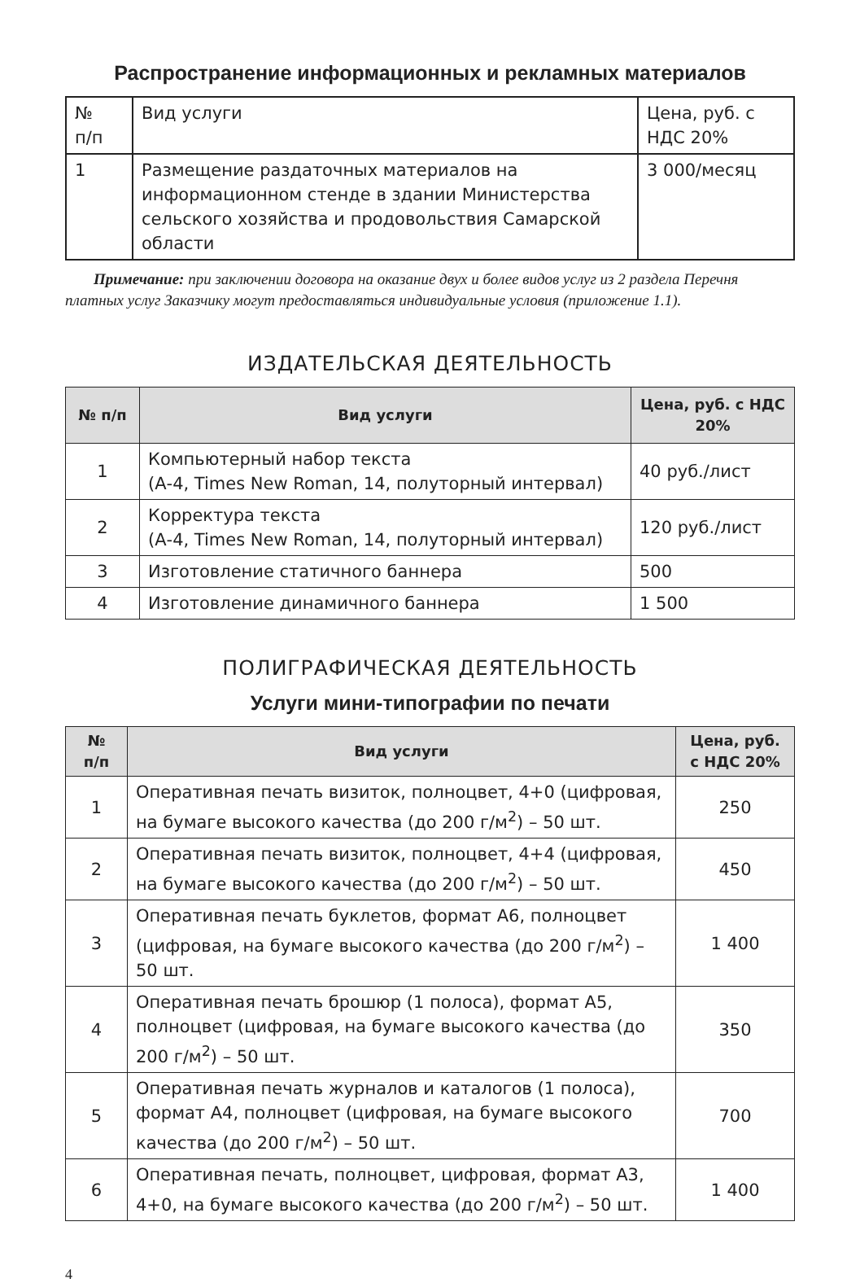Распространение информационных и рекламных материалов
| № п/п | Вид услуги | Цена, руб. с НДС 20% |
| 1 | Размещение раздаточных материалов на информационном стенде в здании Министерства сельского хозяйства и продовольствия Самарской области | 3 000/месяц |
Примечание: при заключении договора на оказание двух и более видов услуг из 2 раздела Перечня платных услуг Заказчику могут предоставляться индивидуальные условия (приложение 1.1).
ИЗДАТЕЛЬСКАЯ ДЕЯТЕЛЬНОСТЬ
| № п/п | Вид услуги | Цена, руб. с НДС 20% |
| --- | --- | --- |
| 1 | Компьютерный набор текста (А-4, Times New Roman, 14, полуторный интервал) | 40 руб./лист |
| 2 | Корректура текста (А-4, Times New Roman, 14, полуторный интервал) | 120 руб./лист |
| 3 | Изготовление статичного баннера | 500 |
| 4 | Изготовление динамичного баннера | 1 500 |
ПОЛИГРАФИЧЕСКАЯ ДЕЯТЕЛЬНОСТЬ
Услуги мини-типографии по печати
| № п/п | Вид услуги | Цена, руб. с НДС 20% |
| --- | --- | --- |
| 1 | Оперативная печать визиток, полноцвет, 4+0 (цифровая, на бумаге высокого качества (до 200 г/м<sup>2</sup>) – 50 шт. | 250 |
| 2 | Оперативная печать визиток, полноцвет, 4+4 (цифровая, на бумаге высокого качества (до 200 г/м<sup>2</sup>) – 50 шт. | 450 |
| 3 | Оперативная печать буклетов, формат А6, полноцвет (цифровая, на бумаге высокого качества (до 200 г/м<sup>2</sup>) – 50 шт. | 1 400 |
| 4 | Оперативная печать брошюр (1 полоса), формат А5, полноцвет (цифровая, на бумаге высокого качества (до 200 г/м<sup>2</sup>) – 50 шт. | 350 |
| 5 | Оперативная печать журналов и каталогов (1 полоса), формат А4, полноцвет (цифровая, на бумаге высокого качества (до 200 г/м<sup>2</sup>) – 50 шт. | 700 |
| 6 | Оперативная печать, полноцвет, цифровая, формат А3, 4+0, на бумаге высокого качества (до 200 г/м<sup>2</sup>) – 50 шт. | 1 400 |
4